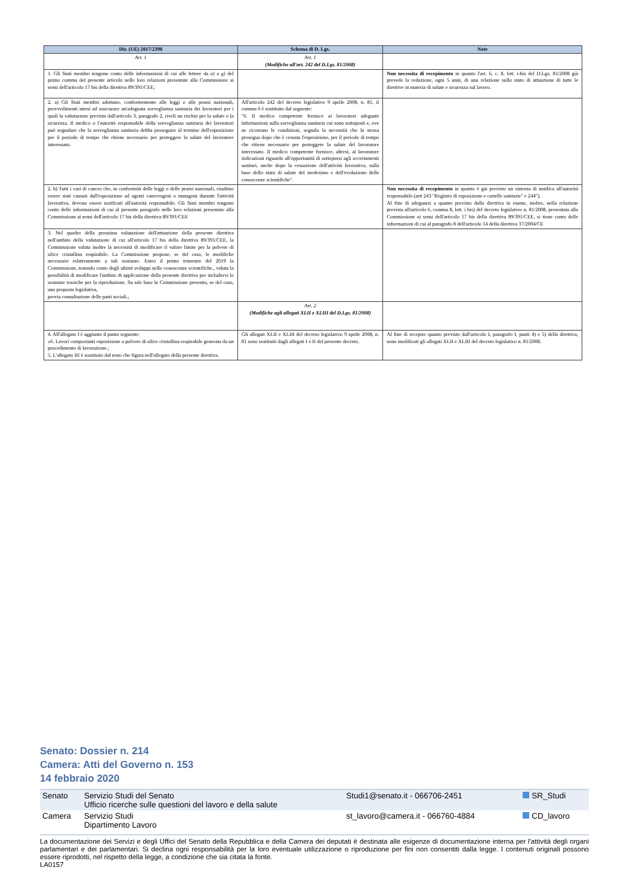| Dir. (UE) 2017/2398 | Schema di D. Lgs. | Note |
| --- | --- | --- |
| Art. 1 | Art. 1 (Modifiche all'art. 242 del D.Lgs. 81/2008) | |
| 1. Gli Stati membri tengono conto delle informazioni di cui alle lettere da a) a g) del primo comma del presente articolo nelle loro relazioni presentate alla Commissione ai sensi dell'articolo 17 bis della direttiva 89/391/CEE; | | Non necessita di recepimento in quanto l'art. 6, c. 8, lett. i-bis del D.Lgs. 81/2008 già prevede la redazione, ogni 5 anni, di una relazione sullo stato di attuazione di tutte le direttive in materia di salute e sicurezza sul lavoro. |
| 2. a) Gli Stati membri adottano, conformemente alle leggi o alle prassi nazionali, provvedimenti intesi ad assicurare un'adeguata sorveglianza sanitaria dei lavoratori per i quali la valutazione prevista dall'articolo 3, paragrafo 2, riveli un rischio per la salute o la sicurezza. Il medico o l'autorità responsabile della sorveglianza sanitaria dei lavoratori può segnalare che la sorveglianza sanitaria debba proseguire al termine dell'esposizione per il periodo di tempo che ritiene necessario per proteggere la salute del lavoratore interessato. | All'articolo 242 del decreto legislativo 9 aprile 2008, n. 81, il comma 6 è sostituito dal seguente: "6. Il medico competente fornisce ai lavoratori adeguate informazioni sulla sorveglianza sanitaria cui sono sottoposti e, ove ne ricorrano le condizioni, segnala la necessità che la stessa prosegua dopo che è cessata l'esposizione, per il periodo di tempo che ritiene necessario per proteggere la salute del lavoratore interessato. Il medico competente fornisce, altresì, al lavoratore indicazioni riguardo all'opportunità di sottoporsi agli accertamenti sanitari, anche dopo la cessazione dell'attività lavorativa, sulla base dello stato di salute del medesimo e dell'evoluzione delle conoscenze scientifiche". | |
| 2. b) Tutti i casi di cancro che, in conformità delle leggi o delle prassi nazionali, risultino essere stati causati dall'esposizione ad agenti cancerogeni o mutageni durante l'attività lavorativa, devono essere notificati all'autorità responsabile. Gli Stati membri tengono conto delle informazioni di cui al presente paragrafo nelle loro relazioni presentate alla Commissione ai sensi dell'articolo 17 bis della direttiva 89/391/CEE | | Non necessita di recepimento in quanto è già previsto un sistema di notifica all'autorità responsabile (artt 243 "Registro di esposizione e cartelle sanitarie" e 244"). Al fine di adeguarsi a quanto previsto dalla direttiva in esame, inoltre, nella relazione prevista all'articolo 6, comma 8, lett. i bis) del decreto legislativo n. 81/2008, presentata alla Commissione ai sensi dell'articolo 17 bis della direttiva 89/391/CEE, si tiene conto delle informazioni di cui al paragrafo 8 dell'articolo 14 della direttiva 37/2004/CE |
| 3. Nel quadro della prossima valutazione dell'attuazione della presente direttiva nell'ambito della valutazione di cui all'articolo 17 bis della direttiva 89/391/CEE, la Commissione valuta inoltre la necessità di modificare il valore limite per la polvere di silice cristallina respirabile. La Commissione propone, se del caso, le modifiche necessarie relativamente a tali sostanze. Entro il primo trimestre del 2019 la Commissione, tenendo conto degli ultimi sviluppi nelle conoscenze scientifiche., valuta la possibilità di modificare l'ambito di applicazione della presente direttiva per includervi le sostanze tossiche per la riproduzione. Su tale base la Commissione presenta, se del caso, una proposta legislativa, previa consultazione delle parti sociali.; | | |
| | Art. 2 (Modifiche agli allegati XLII e XLIII del D.Lgs. 81/2008) | |
| 4. All'allegato I è aggiunto il punto seguente: «6. Lavori comportanti esposizione a polvere di silice cristallina respirabile generata da un procedimento di lavorazione.; 5. L'allegato III è sostituito dal testo che figura nell'allegato della presente direttiva. | Gli allegati XLII e XLIII del decreto legislativo 9 aprile 2008, n. 81 sono sostituiti dagli allegati I e II del presente decreto. | Al fine di recepire quanto previsto dall'articolo I, paragrafo I, punti 4) e 5) della direttiva, sono modificati gli allegati XLII e XLIII del decreto legislativo n. 81/2008. |
Senato: Dossier n. 214
Camera: Atti del Governo n. 153
14 febbraio 2020
| Senato | Servizio Studi del Senato Ufficio ricerche sulle questioni del lavoro e della salute | Studi1@senato.it - 066706-2451 | SR_Studi |
| Camera | Servizio Studi Dipartimento Lavoro | st_lavoro@camera.it - 066760-4884 | CD_lavoro |
La documentazione dei Servizi e degli Uffici del Senato della Repubblica e della Camera dei deputati è destinata alle esigenze di documentazione interna per l'attività degli organi parlamentari e dei parlamentari. Si declina ogni responsabilità per la loro eventuale utilizzazione o riproduzione per fini non consentiti dalla legge. I contenuti originali possono essere riprodotti, nel rispetto della legge, a condizione che sia citata la fonte.
LA0157